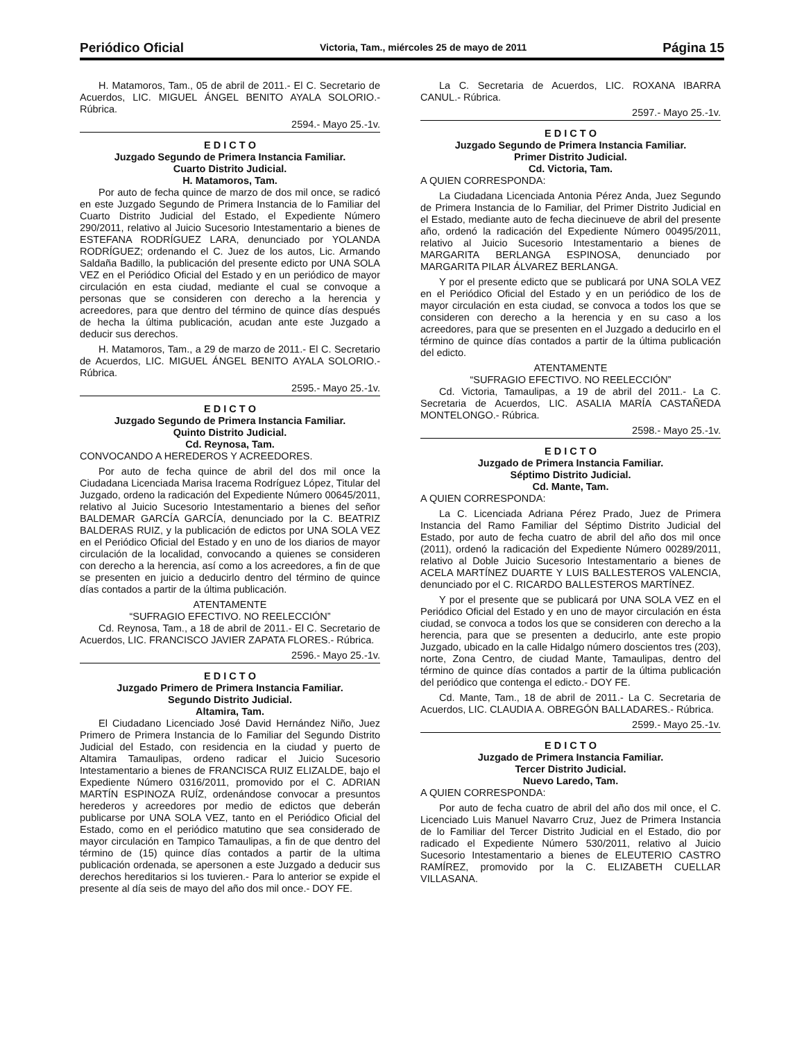Periódico Oficial Victoria, Tam., miércoles 25 de mayo de 2011 Página 15
H. Matamoros, Tam., 05 de abril de 2011.- El C. Secretario de Acuerdos, LIC. MIGUEL ÁNGEL BENITO AYALA SOLORIO.- Rúbrica.
2594.- Mayo 25.-1v.
E D I C T O
Juzgado Segundo de Primera Instancia Familiar.
Cuarto Distrito Judicial.
H. Matamoros, Tam.
Por auto de fecha quince de marzo de dos mil once, se radicó en este Juzgado Segundo de Primera Instancia de lo Familiar del Cuarto Distrito Judicial del Estado, el Expediente Número 290/2011, relativo al Juicio Sucesorio Intestamentario a bienes de ESTEFANA RODRÍGUEZ LARA, denunciado por YOLANDA RODRÍGUEZ; ordenando el C. Juez de los autos, Lic. Armando Saldaña Badillo, la publicación del presente edicto por UNA SOLA VEZ en el Periódico Oficial del Estado y en un periódico de mayor circulación en esta ciudad, mediante el cual se convoque a personas que se consideren con derecho a la herencia y acreedores, para que dentro del término de quince días después de hecha la última publicación, acudan ante este Juzgado a deducir sus derechos.
H. Matamoros, Tam., a 29 de marzo de 2011.- El C. Secretario de Acuerdos, LIC. MIGUEL ÁNGEL BENITO AYALA SOLORIO.- Rúbrica.
2595.- Mayo 25.-1v.
E D I C T O
Juzgado Segundo de Primera Instancia Familiar.
Quinto Distrito Judicial.
Cd. Reynosa, Tam.
CONVOCANDO A HEREDEROS Y ACREEDORES.
Por auto de fecha quince de abril del dos mil once la Ciudadana Licenciada Marisa Iracema Rodríguez López, Titular del Juzgado, ordeno la radicación del Expediente Número 00645/2011, relativo al Juicio Sucesorio Intestamentario a bienes del señor BALDEMAR GARCÍA GARCÍA, denunciado por la C. BEATRIZ BALDERAS RUIZ, y la publicación de edictos por UNA SOLA VEZ en el Periódico Oficial del Estado y en uno de los diarios de mayor circulación de la localidad, convocando a quienes se consideren con derecho a la herencia, así como a los acreedores, a fin de que se presenten en juicio a deducirlo dentro del término de quince días contados a partir de la última publicación.
ATENTAMENTE
“SUFRAGIO EFECTIVO. NO REELECCIÓN”
Cd. Reynosa, Tam., a 18 de abril de 2011.- El C. Secretario de Acuerdos, LIC. FRANCISCO JAVIER ZAPATA FLORES.- Rúbrica.
2596.- Mayo 25.-1v.
E D I C T O
Juzgado Primero de Primera Instancia Familiar.
Segundo Distrito Judicial.
Altamira, Tam.
El Ciudadano Licenciado José David Hernández Niño, Juez Primero de Primera Instancia de lo Familiar del Segundo Distrito Judicial del Estado, con residencia en la ciudad y puerto de Altamira Tamaulipas, ordeno radicar el Juicio Sucesorio Intestamentario a bienes de FRANCISCA RUIZ ELIZALDE, bajo el Expediente Número 0316/2011, promovido por el C. ADRIAN MARTÍN ESPINOZA RUÍZ, ordenándose convocar a presuntos herederos y acreedores por medio de edictos que deberán publicarse por UNA SOLA VEZ, tanto en el Periódico Oficial del Estado, como en el periódico matutino que sea considerado de mayor circulación en Tampico Tamaulipas, a fin de que dentro del término de (15) quince días contados a partir de la ultima publicación ordenada, se apersonen a este Juzgado a deducir sus derechos hereditarios si los tuvieren.- Para lo anterior se expide el presente al día seis de mayo del año dos mil once.- DOY FE.
La C. Secretaria de Acuerdos, LIC. ROXANA IBARRA CANUL.- Rúbrica.
2597.- Mayo 25.-1v.
E D I C T O
Juzgado Segundo de Primera Instancia Familiar.
Primer Distrito Judicial.
Cd. Victoria, Tam.
A QUIEN CORRESPONDA:
La Ciudadana Licenciada Antonia Pérez Anda, Juez Segundo de Primera Instancia de lo Familiar, del Primer Distrito Judicial en el Estado, mediante auto de fecha diecinueve de abril del presente año, ordenó la radicación del Expediente Número 00495/2011, relativo al Juicio Sucesorio Intestamentario a bienes de MARGARITA BERLANGA ESPINOSA, denunciado por MARGARITA PILAR ÁLVAREZ BERLANGA.
Y por el presente edicto que se publicará por UNA SOLA VEZ en el Periódico Oficial del Estado y en un periódico de los de mayor circulación en esta ciudad, se convoca a todos los que se consideren con derecho a la herencia y en su caso a los acreedores, para que se presenten en el Juzgado a deducirlo en el término de quince días contados a partir de la última publicación del edicto.
ATENTAMENTE
“SUFRAGIO EFECTIVO. NO REELECCIÓN”
Cd. Victoria, Tamaulipas, a 19 de abril del 2011.- La C. Secretaria de Acuerdos, LIC. ASALIA MARÍA CASTAÑEDA MONTELONGO.- Rúbrica.
2598.- Mayo 25.-1v.
E D I C T O
Juzgado de Primera Instancia Familiar.
Séptimo Distrito Judicial.
Cd. Mante, Tam.
A QUIEN CORRESPONDA:
La C. Licenciada Adriana Pérez Prado, Juez de Primera Instancia del Ramo Familiar del Séptimo Distrito Judicial del Estado, por auto de fecha cuatro de abril del año dos mil once (2011), ordenó la radicación del Expediente Número 00289/2011, relativo al Doble Juicio Sucesorio Intestamentario a bienes de ACELA MARTÍNEZ DUARTE Y LUIS BALLESTEROS VALENCIA, denunciado por el C. RICARDO BALLESTEROS MARTÍNEZ.
Y por el presente que se publicará por UNA SOLA VEZ en el Periódico Oficial del Estado y en uno de mayor circulación en ésta ciudad, se convoca a todos los que se consideren con derecho a la herencia, para que se presenten a deducirlo, ante este propio Juzgado, ubicado en la calle Hidalgo número doscientos tres (203), norte, Zona Centro, de ciudad Mante, Tamaulipas, dentro del término de quince días contados a partir de la última publicación del periódico que contenga el edicto.- DOY FE.
Cd. Mante, Tam., 18 de abril de 2011.- La C. Secretaria de Acuerdos, LIC. CLAUDIA A. OBREGÓN BALLADARES.- Rúbrica.
2599.- Mayo 25.-1v.
E D I C T O
Juzgado de Primera Instancia Familiar.
Tercer Distrito Judicial.
Nuevo Laredo, Tam.
A QUIEN CORRESPONDA:
Por auto de fecha cuatro de abril del año dos mil once, el C. Licenciado Luis Manuel Navarro Cruz, Juez de Primera Instancia de lo Familiar del Tercer Distrito Judicial en el Estado, dio por radicado el Expediente Número 530/2011, relativo al Juicio Sucesorio Intestamentario a bienes de ELEUTERIO CASTRO RAMÍREZ, promovido por la C. ELIZABETH CUELLAR VILLASANA.